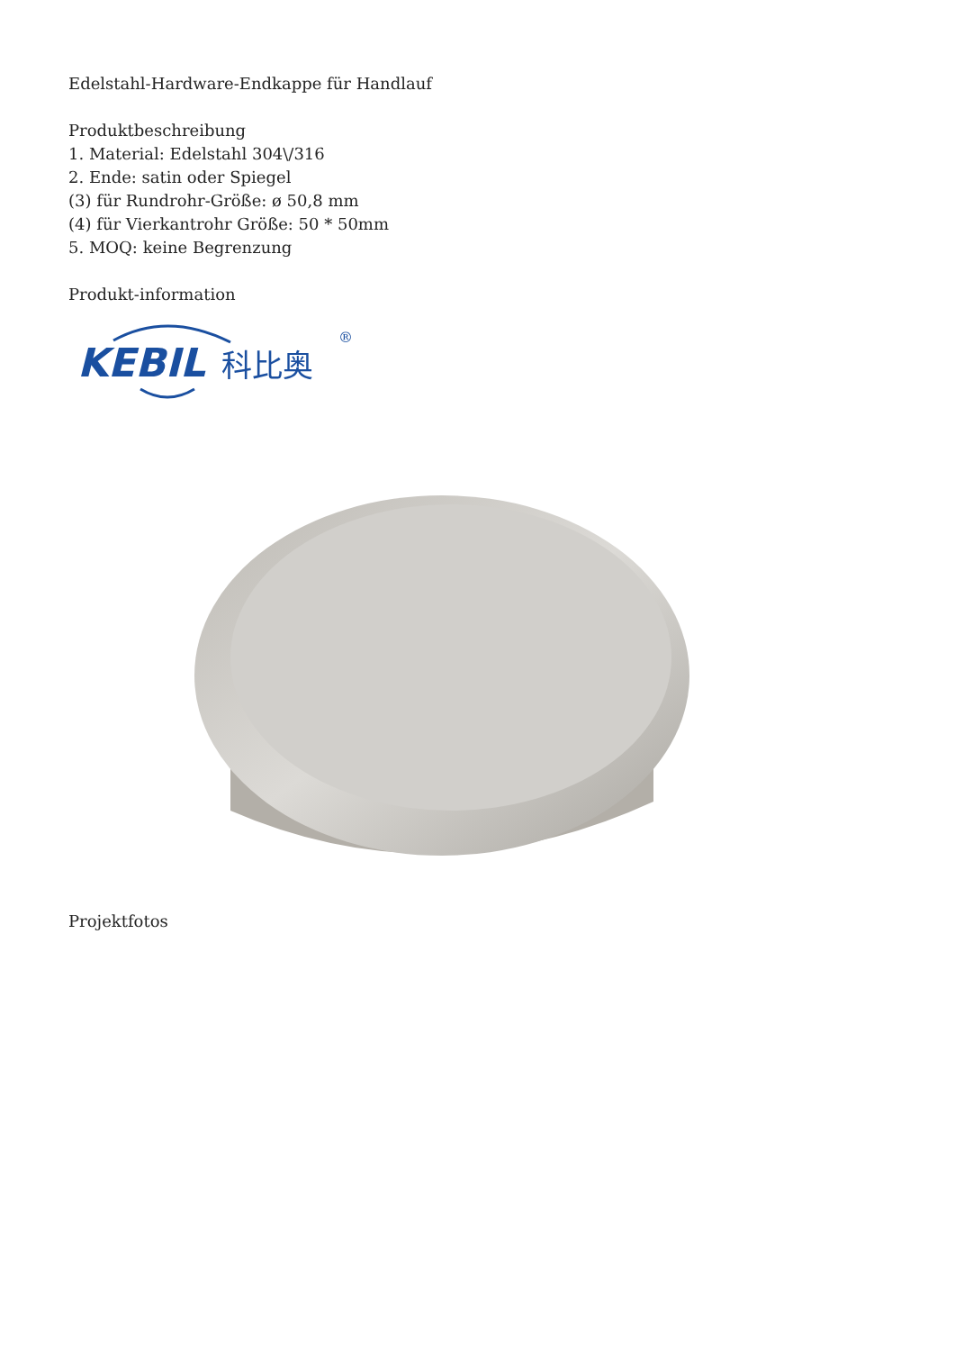Edelstahl-Hardware-Endkappe für Handlauf
Produktbeschreibung
1. Material: Edelstahl 304\/316
2. Ende: satin oder Spiegel
(3) für Rundrohr-Größe: ø 50,8 mm
(4) für Vierkantrohr Größe: 50 * 50mm
5. MOQ: keine Begrenzung
Produkt-information
KEBIL
科比奥
®
Projektfotos